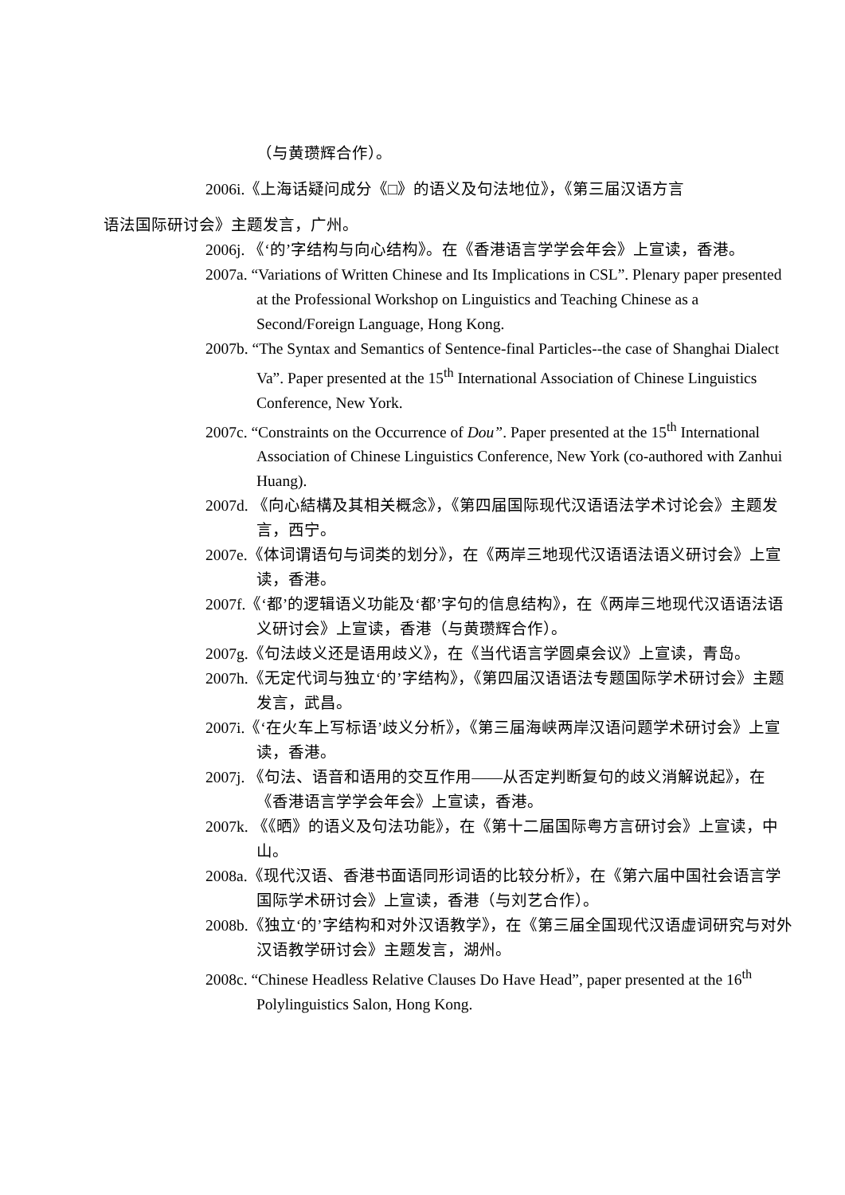（与黄瓒辉合作）。
2006i.《上海话疑问成分《□》的语义及句法地位》，《第三届汉语方言
语法国际研讨会》主题发言，广州。
2006j. 《‘的’字结构与向心结构》。在《香港语言学学会年会》上宣读，香港。
2007a. “Variations of Written Chinese and Its Implications in CSL”. Plenary paper presented at the Professional Workshop on Linguistics and Teaching Chinese as a Second/Foreign Language, Hong Kong.
2007b. “The Syntax and Semantics of Sentence-final Particles--the case of Shanghai Dialect Va”. Paper presented at the 15<sup>th</sup> International Association of Chinese Linguistics Conference, New York.
2007c. “Constraints on the Occurrence of Dou”. Paper presented at the 15<sup>th</sup> International Association of Chinese Linguistics Conference, New York (co-authored with Zanhui Huang).
2007d. 《向心結構及其相关概念》，《第四届国际现代汉语语法学术讨论会》主题发言，西宁。
2007e.《体词谓语句与词类的划分》，在《两岸三地现代汉语语法语义研讨会》上宣读，香港。
2007f.《‘都’的逻辑语义功能及‘都’字句的信息结构》，在《两岸三地现代汉语语法语义研讨会》上宣读，香港（与黄瓒辉合作）。
2007g.《句法歧义还是语用歧义》，在《当代语言学圆桌会议》上宣读，青岛。
2007h.《无定代词与独立‘的’字结构》，《第四届汉语语法专题国际学术研讨会》主题发言，武昌。
2007i.《‘在火车上写标语’歧义分析》，《第三届海峡两岸汉语问题学术研讨会》上宣读，香港。
2007j. 《句法、语音和语用的交互作用——从否定判断复句的歧义消解说起》，在《香港语言学学会年会》上宣读，香港。
2007k. 《《晒》的语义及句法功能》，在《第十二届国际粤方言研讨会》上宣读，中山。
2008a.《现代汉语、香港书面语同形词语的比较分析》，在《第六届中国社会语言学国际学术研讨会》上宣读，香港（与刘艺合作）。
2008b.《独立‘的’字结构和对外汉语教学》，在《第三届全国现代汉语虚词研究与对外汉语教学研讨会》主题发言，湖州。
2008c. “Chinese Headless Relative Clauses Do Have Head”, paper presented at the 16<sup>th</sup> Polylinguistics Salon, Hong Kong.